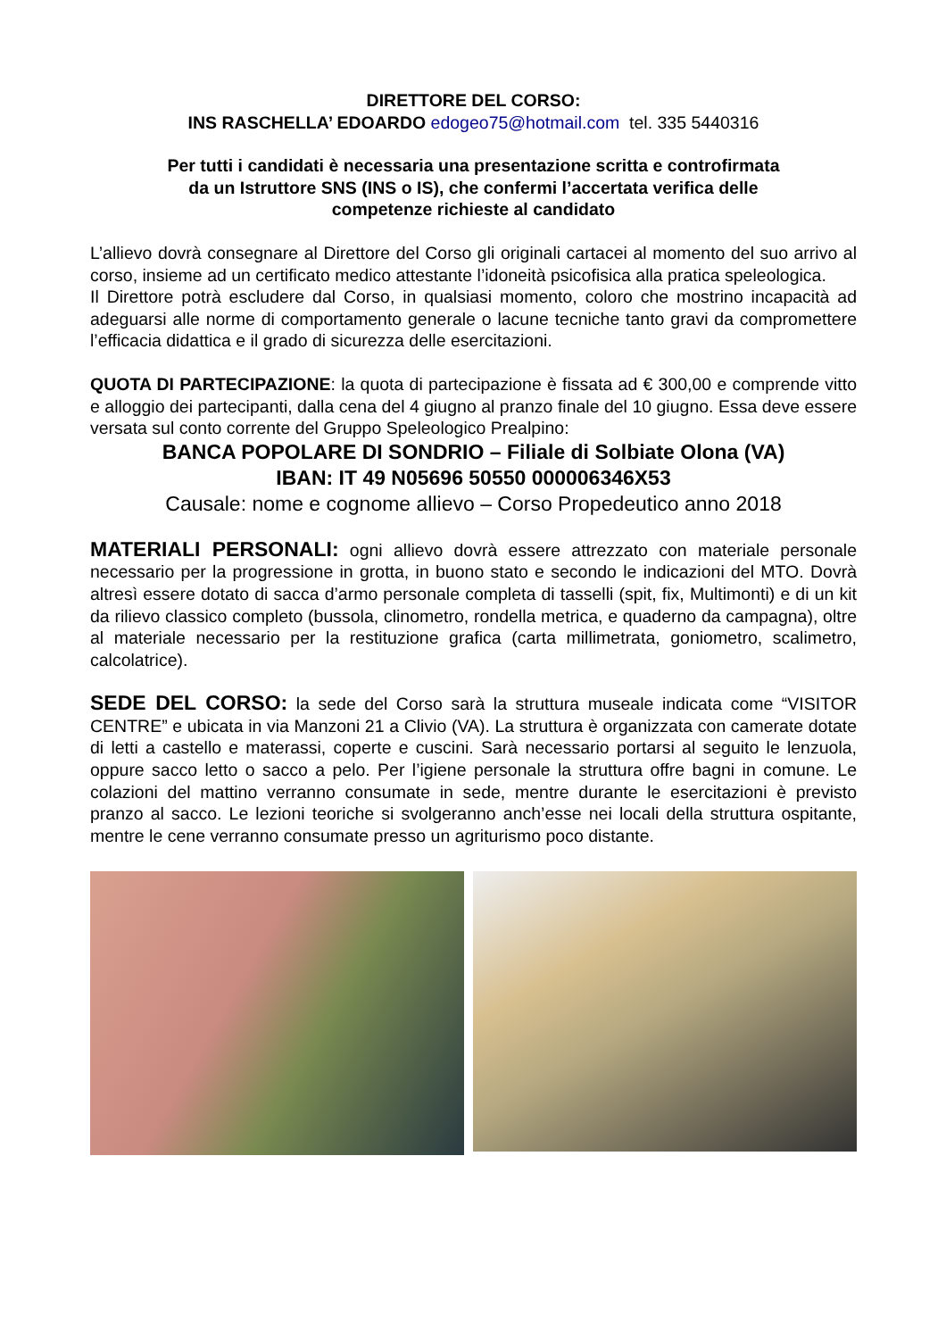DIRETTORE DEL CORSO:
INS RASCHELLA’ EDOARDO edogeo75@hotmail.com tel. 335 5440316
Per tutti i candidati è necessaria una presentazione scritta e controfirmata
da un Istruttore SNS (INS o IS), che confermi l’accertata verifica delle
competenze richieste al candidato
L’allievo dovrà consegnare al Direttore del Corso gli originali cartacei al momento del suo arrivo al corso, insieme ad un certificato medico attestante l’idoneità psicofisica alla pratica speleologica.
Il Direttore potrà escludere dal Corso, in qualsiasi momento, coloro che mostrino incapacità ad adeguarsi alle norme di comportamento generale o lacune tecniche tanto gravi da compromettere l’efficacia didattica e il grado di sicurezza delle esercitazioni.
QUOTA DI PARTECIPAZIONE: la quota di partecipazione è fissata ad € 300,00 e comprende vitto e alloggio dei partecipanti, dalla cena del 4 giugno al pranzo finale del 10 giugno. Essa deve essere versata sul conto corrente del Gruppo Speleologico Prealpino:
BANCA POPOLARE DI SONDRIO – Filiale di Solbiate Olona (VA)
IBAN: IT 49 N05696 50550 000006346X53
Causale: nome e cognome allievo – Corso Propedeutico anno 2018
MATERIALI PERSONALI: ogni allievo dovrà essere attrezzato con materiale personale necessario per la progressione in grotta, in buono stato e secondo le indicazioni del MTO. Dovrà altresì essere dotato di sacca d’armo personale completa di tasselli (spit, fix, Multimonti) e di un kit da rilievo classico completo (bussola, clinometro, rondella metrica, e quaderno da campagna), oltre al materiale necessario per la restituzione grafica (carta millimetrata, goniometro, scalimetro, calcolatrice).
SEDE DEL CORSO: la sede del Corso sarà la struttura museale indicata come “VISITOR CENTRE” e ubicata in via Manzoni 21 a Clivio (VA). La struttura è organizzata con camerate dotate di letti a castello e materassi, coperte e cuscini. Sarà necessario portarsi al seguito le lenzuola, oppure sacco letto o sacco a pelo. Per l’igiene personale la struttura offre bagni in comune. Le colazioni del mattino verranno consumate in sede, mentre durante le esercitazioni è previsto pranzo al sacco. Le lezioni teoriche si svolgeranno anch’esse nei locali della struttura ospitante, mentre le cene verranno consumate presso un agriturismo poco distante.